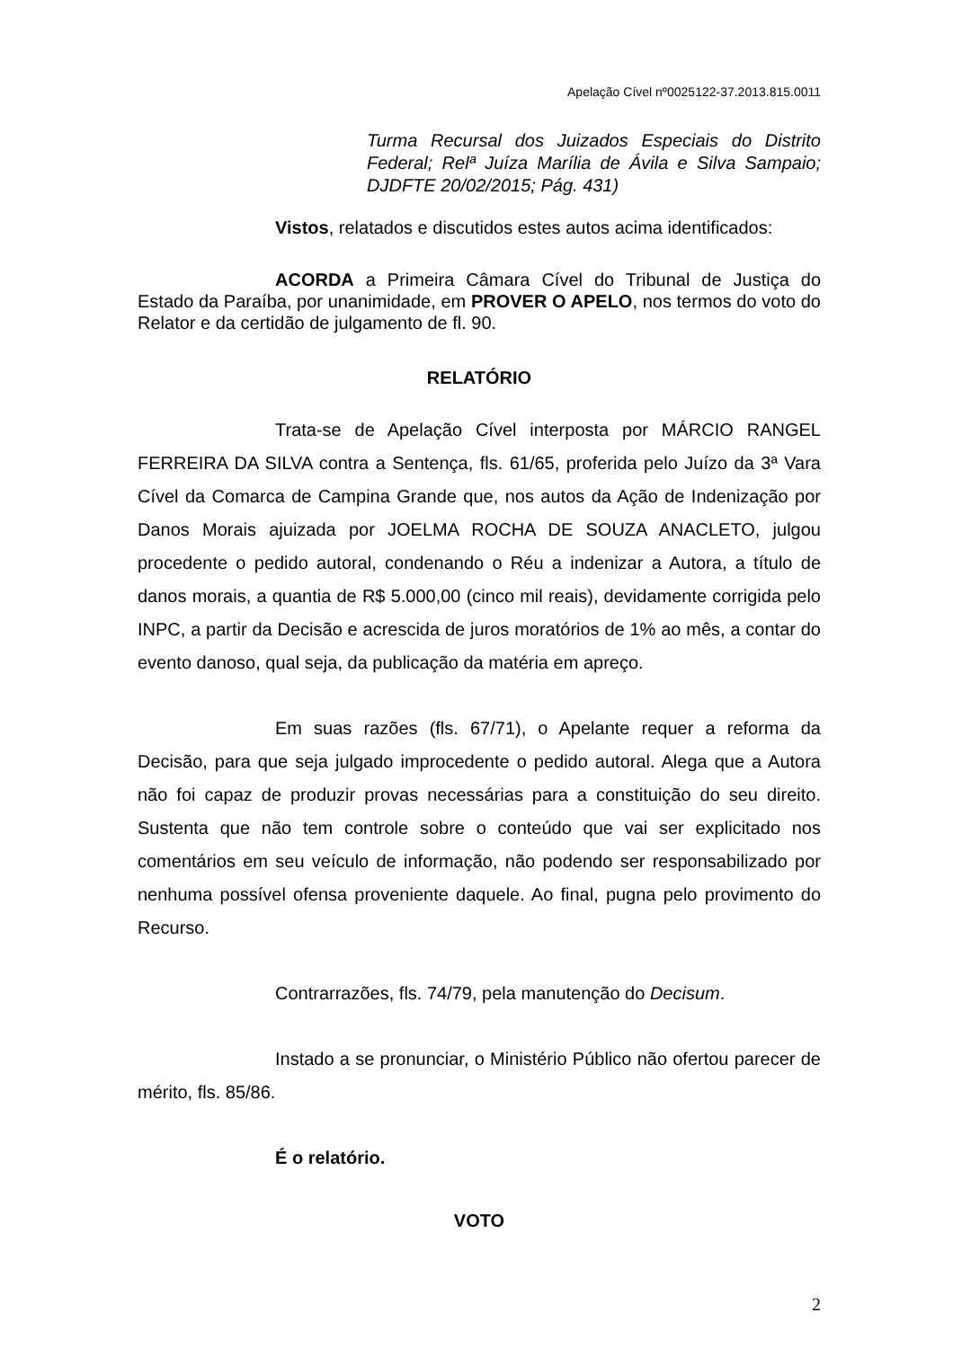Apelação Cível nº0025122-37.2013.815.0011
Turma Recursal dos Juizados Especiais do Distrito Federal; Relª Juíza Marília de Ávila e Silva Sampaio; DJDFTE 20/02/2015; Pág. 431)
Vistos, relatados e discutidos estes autos acima identificados:
ACORDA a Primeira Câmara Cível do Tribunal de Justiça do Estado da Paraíba, por unanimidade, em PROVER O APELO, nos termos do voto do Relator e da certidão de julgamento de fl. 90.
RELATÓRIO
Trata-se de Apelação Cível interposta por MÁRCIO RANGEL FERREIRA DA SILVA contra a Sentença, fls. 61/65, proferida pelo Juízo da 3ª Vara Cível da Comarca de Campina Grande que, nos autos da Ação de Indenização por Danos Morais ajuizada por JOELMA ROCHA DE SOUZA ANACLETO, julgou procedente o pedido autoral, condenando o Réu a indenizar a Autora, a título de danos morais, a quantia de R$ 5.000,00 (cinco mil reais), devidamente corrigida pelo INPC, a partir da Decisão e acrescida de juros moratórios de 1% ao mês, a contar do evento danoso, qual seja, da publicação da matéria em apreço.
Em suas razões (fls. 67/71), o Apelante requer a reforma da Decisão, para que seja julgado improcedente o pedido autoral. Alega que a Autora não foi capaz de produzir provas necessárias para a constituição do seu direito. Sustenta que não tem controle sobre o conteúdo que vai ser explicitado nos comentários em seu veículo de informação, não podendo ser responsabilizado por nenhuma possível ofensa proveniente daquele. Ao final, pugna pelo provimento do Recurso.
Contrarrazões, fls. 74/79, pela manutenção do Decisum.
Instado a se pronunciar, o Ministério Público não ofertou parecer de mérito, fls. 85/86.
É o relatório.
VOTO
2